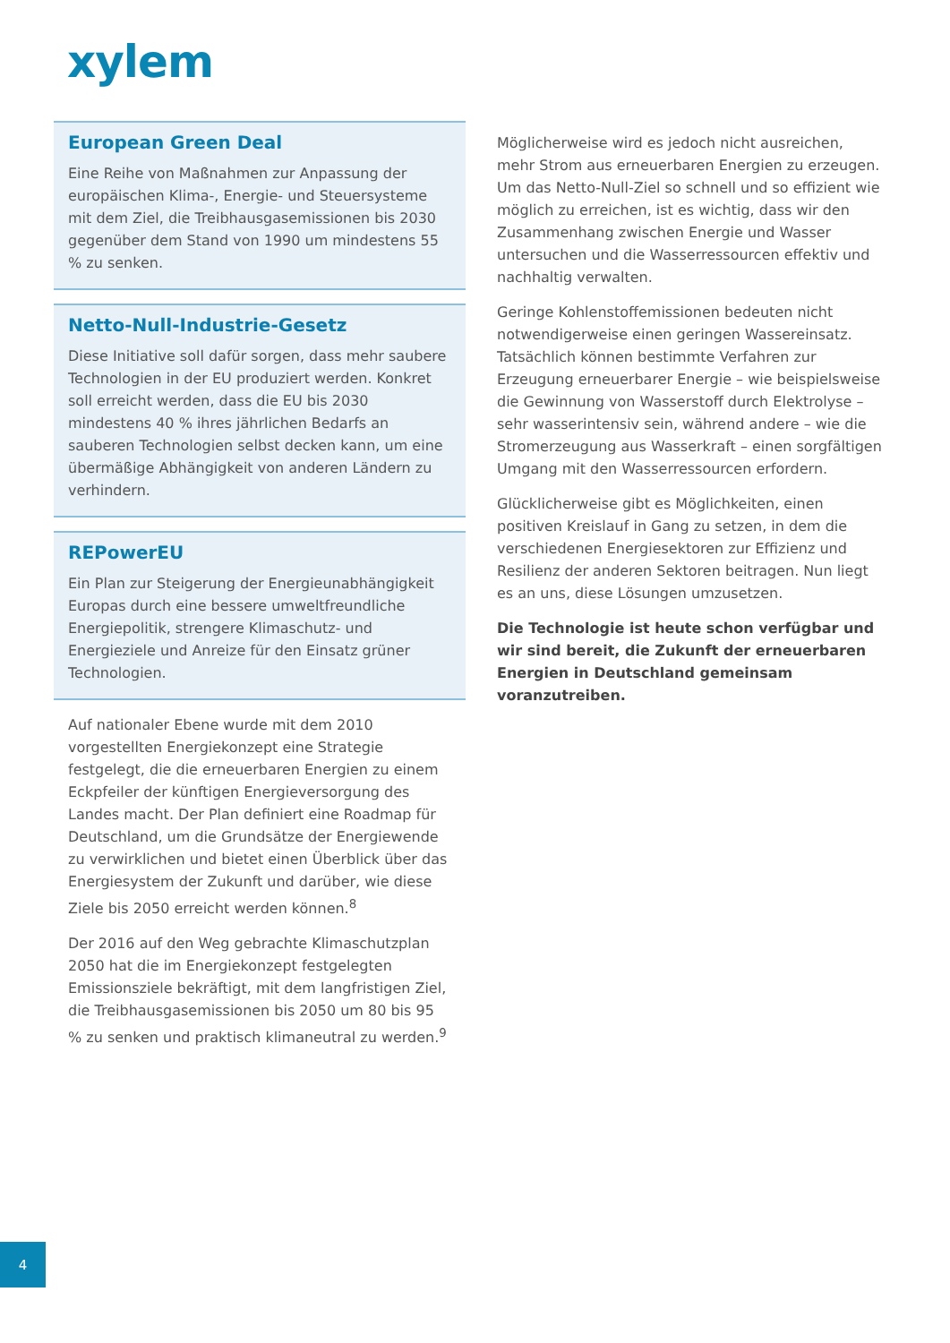xylem
European Green Deal
Eine Reihe von Maßnahmen zur Anpassung der europäischen Klima-, Energie- und Steuersysteme mit dem Ziel, die Treibhausgasemissionen bis 2030 gegenüber dem Stand von 1990 um mindestens 55 % zu senken.
Netto-Null-Industrie-Gesetz
Diese Initiative soll dafür sorgen, dass mehr saubere Technologien in der EU produziert werden. Konkret soll erreicht werden, dass die EU bis 2030 mindestens 40 % ihres jährlichen Bedarfs an sauberen Technologien selbst decken kann, um eine übermäßige Abhängigkeit von anderen Ländern zu verhindern.
REPowerEU
Ein Plan zur Steigerung der Energieunabhängigkeit Europas durch eine bessere umweltfreundliche Energiepolitik, strengere Klimaschutz- und Energieziele und Anreize für den Einsatz grüner Technologien.
Auf nationaler Ebene wurde mit dem 2010 vorgestellten Energiekonzept eine Strategie festgelegt, die die erneuerbaren Energien zu einem Eckpfeiler der künftigen Energieversorgung des Landes macht. Der Plan definiert eine Roadmap für Deutschland, um die Grundsätze der Energiewende zu verwirklichen und bietet einen Überblick über das Energiesystem der Zukunft und darüber, wie diese Ziele bis 2050 erreicht werden können.<sup>8</sup>
Der 2016 auf den Weg gebrachte Klimaschutzplan 2050 hat die im Energiekonzept festgelegten Emissionsziele bekräftigt, mit dem langfristigen Ziel, die Treibhausgasemissionen bis 2050 um 80 bis 95 % zu senken und praktisch klimaneutral zu werden.<sup>9</sup>
Möglicherweise wird es jedoch nicht ausreichen, mehr Strom aus erneuerbaren Energien zu erzeugen. Um das Netto-Null-Ziel so schnell und so effizient wie möglich zu erreichen, ist es wichtig, dass wir den Zusammenhang zwischen Energie und Wasser untersuchen und die Wasserressourcen effektiv und nachhaltig verwalten.
Geringe Kohlenstoffemissionen bedeuten nicht notwendigerweise einen geringen Wassereinsatz. Tatsächlich können bestimmte Verfahren zur Erzeugung erneuerbarer Energie – wie beispielsweise die Gewinnung von Wasserstoff durch Elektrolyse – sehr wasserintensiv sein, während andere – wie die Stromerzeugung aus Wasserkraft – einen sorgfältigen Umgang mit den Wasserressourcen erfordern.
Glücklicherweise gibt es Möglichkeiten, einen positiven Kreislauf in Gang zu setzen, in dem die verschiedenen Energiesektoren zur Effizienz und Resilienz der anderen Sektoren beitragen. Nun liegt es an uns, diese Lösungen umzusetzen.
Die Technologie ist heute schon verfügbar und wir sind bereit, die Zukunft der erneuerbaren Energien in Deutschland gemeinsam voranzutreiben.
4